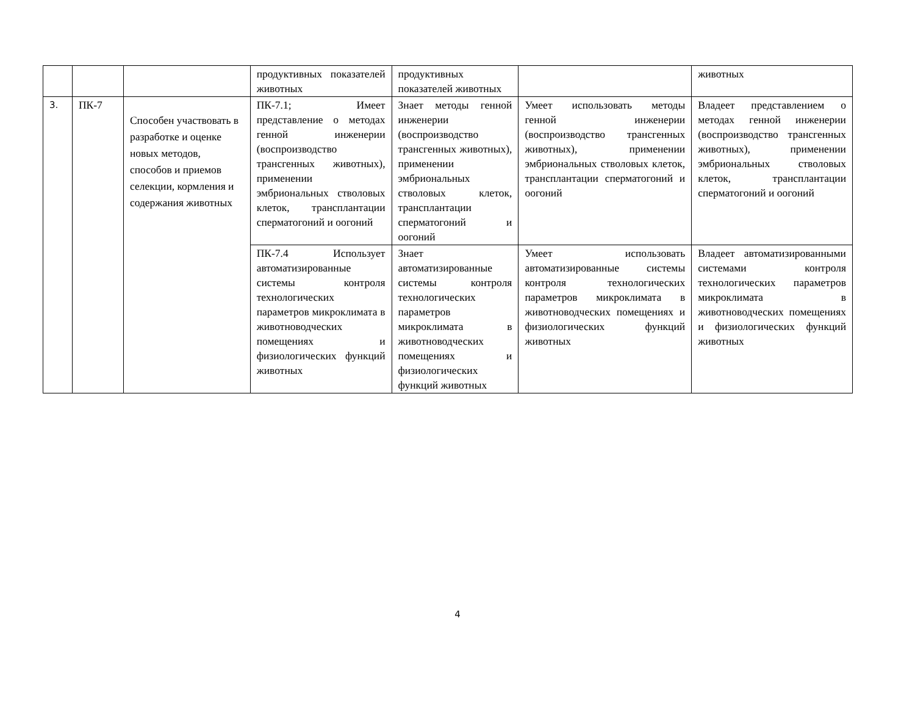| | | | продуктивных показателей животных | продуктивных показателей животных | | животных |
| 3. | ПК-7 | Способен участвовать в разработке и оценке новых методов, способов и приемов селекции, кормления и содержания животных | ПК-7.1; Имеет представление о методах генной инженерии (воспроизводство трансгенных животных), применении эмбриональных стволовых клеток, трансплантации сперматогоний и оогоний | Знает методы генной инженерии (воспроизводство трансгенных животных), применении эмбриональных стволовых клеток, трансплантации сперматогоний и оогоний | Умеет использовать методы генной инженерии (воспроизводство трансгенных животных), применении эмбриональных стволовых клеток, трансплантации сперматогоний и оогоний | Владеет представлением о методах генной инженерии (воспроизводство трансгенных животных), применении эмбриональных стволовых клеток, трансплантации сперматогоний и оогоний |
| | | | ПК-7.4 Использует автоматизированные системы контроля технологических параметров микроклимата в животноводческих помещениях и физиологических функций животных | Знает автоматизированные системы контроля технологических параметров микроклимата в животноводческих помещениях и физиологических функций животных | Умеет использовать автоматизированные системы контроля технологических параметров микроклимата в животноводческих помещениях и физиологических функций животных | Владеет автоматизированными системами контроля технологических параметров микроклимата в животноводческих помещениях и физиологических функций животных |
4